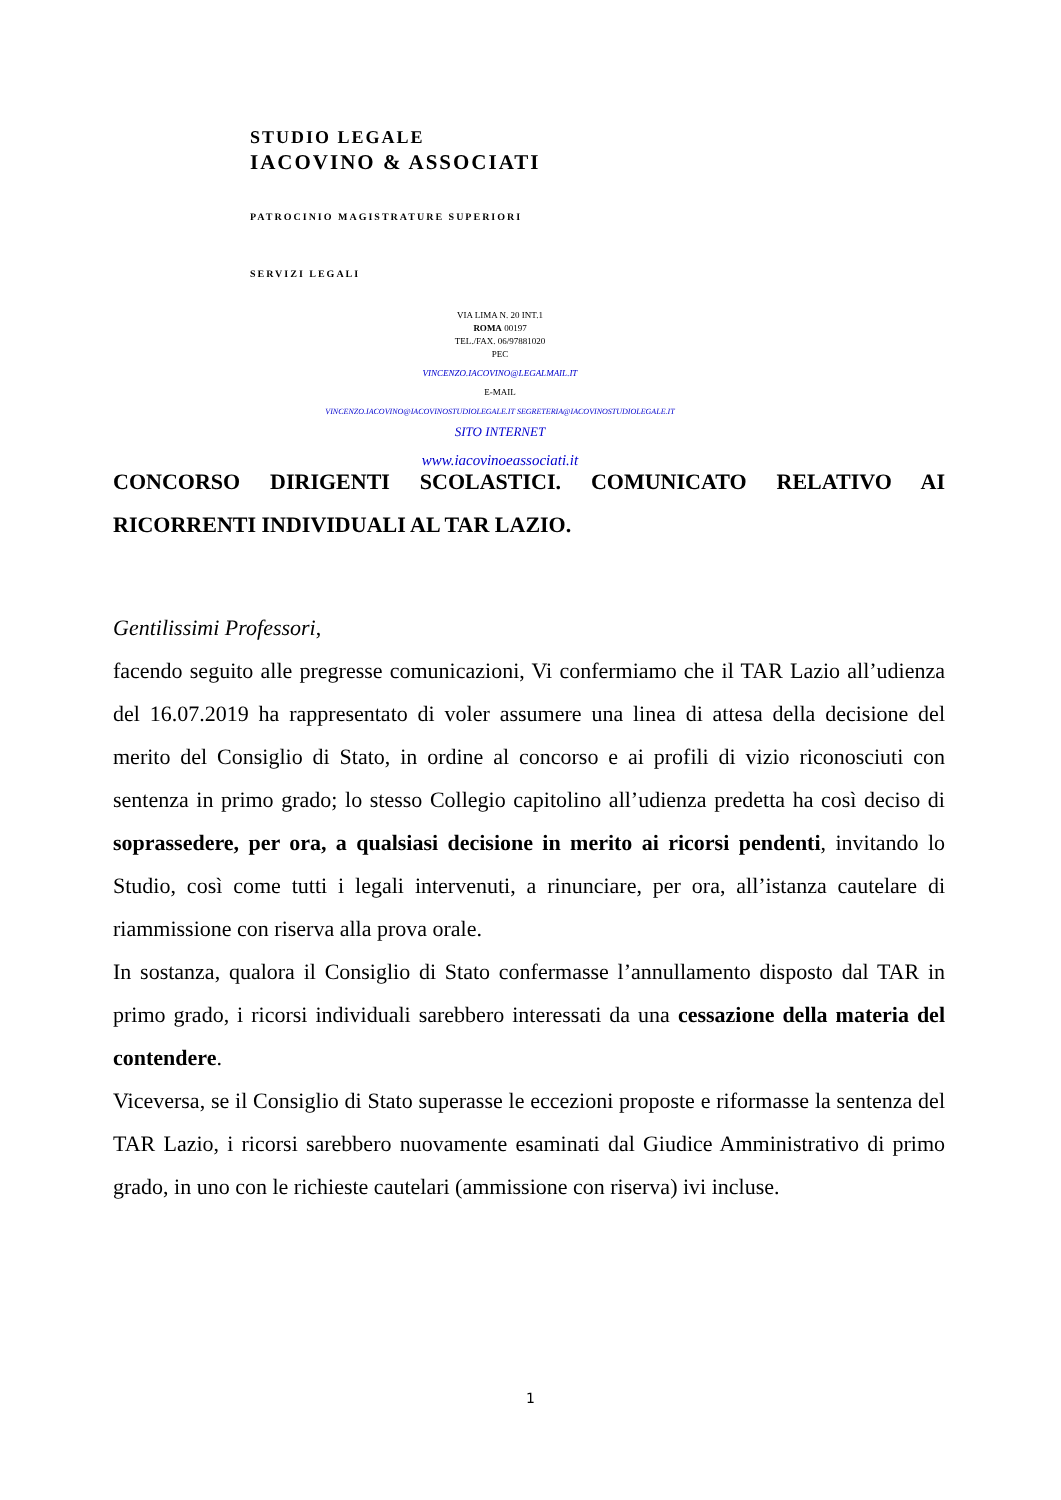STUDIO LEGALE
IACOVINO & ASSOCIATI
PATROCINIO MAGISTRATURE SUPERIORI
SERVIZI LEGALI
VIA LIMA N. 20 INT.1
ROMA 00197
TEL./FAX. 06/97881020
PEC
VINCENZO.IACOVINO@LEGALMAIL.IT
E-MAIL
VINCENZO.IACOVINO@IACOVINOSTUDIOLEGALE.IT SEGRETERIA@IACOVINOSTUDIOLEGALE.IT
SITO INTERNET
www.iacovinoeassociati.it
CONCORSO DIRIGENTI SCOLASTICI. COMUNICATO RELATIVO AI RICORRENTI INDIVIDUALI AL TAR LAZIO.
Gentilissimi Professori,
facendo seguito alle pregresse comunicazioni, Vi confermiamo che il TAR Lazio all’udienza del 16.07.2019 ha rappresentato di voler assumere una linea di attesa della decisione del merito del Consiglio di Stato, in ordine al concorso e ai profili di vizio riconosciuti con sentenza in primo grado; lo stesso Collegio capitolino all’udienza predetta ha così deciso di soprassedere, per ora, a qualsiasi decisione in merito ai ricorsi pendenti, invitando lo Studio, così come tutti i legali intervenuti, a rinunciare, per ora, all’istanza cautelare di riammissione con riserva alla prova orale.
In sostanza, qualora il Consiglio di Stato confermasse l’annullamento disposto dal TAR in primo grado, i ricorsi individuali sarebbero interessati da una cessazione della materia del contendere.
Viceversa, se il Consiglio di Stato superasse le eccezioni proposte e riformasse la sentenza del TAR Lazio, i ricorsi sarebbero nuovamente esaminati dal Giudice Amministrativo di primo grado, in uno con le richieste cautelari (ammissione con riserva) ivi incluse.
1